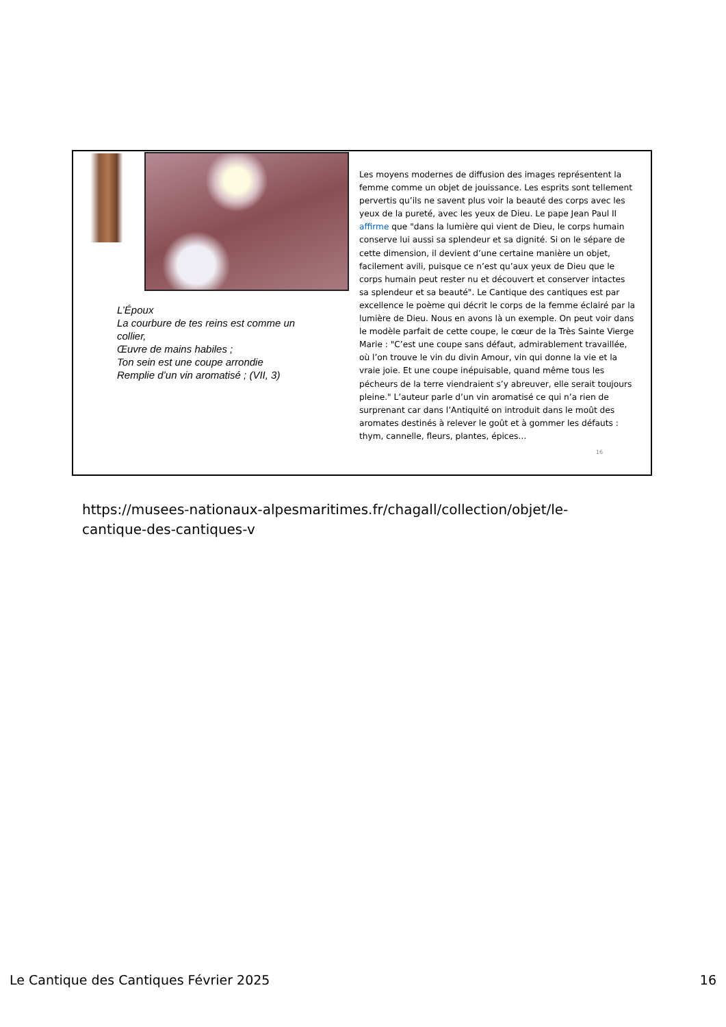L’Époux
La courbure de tes reins est comme un collier,
Œuvre de mains habiles ;
Ton sein est une coupe arrondie
Remplie d’un vin aromatisé ; (VII, 3)
Les moyens modernes de diffusion des images représentent la femme comme un objet de jouissance. Les esprits sont tellement pervertis qu’ils ne savent plus voir la beauté des corps avec les yeux de la pureté, avec les yeux de Dieu. Le pape Jean Paul II affirme que "dans la lumière qui vient de Dieu, le corps humain conserve lui aussi sa splendeur et sa dignité. Si on le sépare de cette dimension, il devient d’une certaine manière un objet, facilement avili, puisque ce n’est qu’aux yeux de Dieu que le corps humain peut rester nu et découvert et conserver intactes sa splendeur et sa beauté". Le Cantique des cantiques est par excellence le poème qui décrit le corps de la femme éclairé par la lumière de Dieu. Nous en avons là un exemple. On peut voir dans le modèle parfait de cette coupe, le cœur de la Très Sainte Vierge Marie : "C’est une coupe sans défaut, admirablement travaillée, où l’on trouve le vin du divin Amour, vin qui donne la vie et la vraie joie. Et une coupe inépuisable, quand même tous les pécheurs de la terre viendraient s’y abreuver, elle serait toujours pleine." L’auteur parle d’un vin aromatisé ce qui n’a rien de surprenant car dans l’Antiquité on introduit dans le moût des aromates destinés à relever le goût et à gommer les défauts : thym, cannelle, fleurs, plantes, épices…
16
https://musees-nationaux-alpesmaritimes.fr/chagall/collection/objet/le-cantique-des-cantiques-v
Le Cantique des Cantiques Février 2025 16